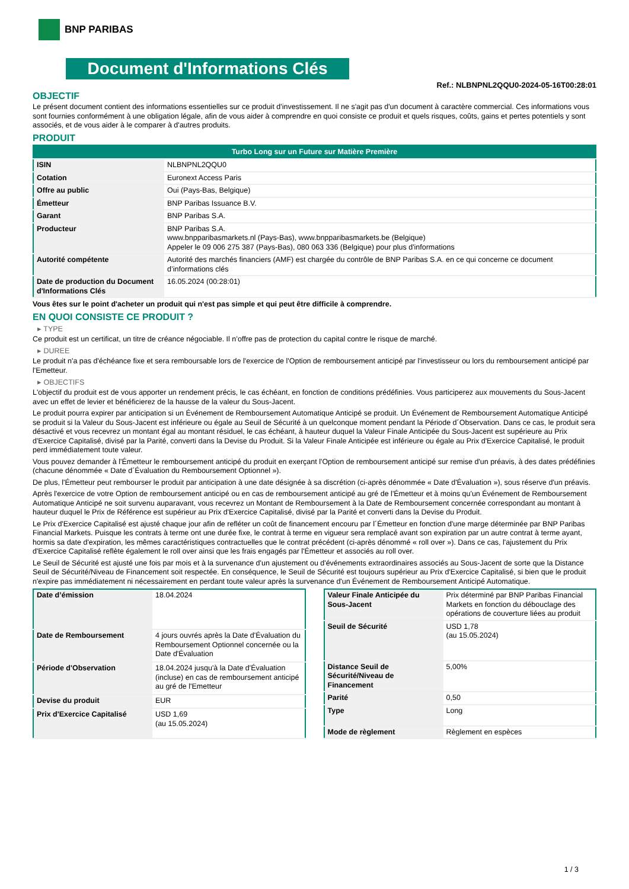BNP PARIBAS
Document d'Informations Clés
Ref.: NLBNPNL2QQU0-2024-05-16T00:28:01
OBJECTIF
Le présent document contient des informations essentielles sur ce produit d'investissement. Il ne s'agit pas d'un document à caractère commercial. Ces informations vous sont fournies conformément à une obligation légale, afin de vous aider à comprendre en quoi consiste ce produit et quels risques, coûts, gains et pertes potentiels y sont associés, et de vous aider à le comparer à d'autres produits.
PRODUIT
| Turbo Long sur un Future sur Matière Première | |
| ISIN | NLBNPNL2QQU0 |
| Cotation | Euronext Access Paris |
| Offre au public | Oui (Pays-Bas, Belgique) |
| Émetteur | BNP Paribas Issuance B.V. |
| Garant | BNP Paribas S.A. |
| Producteur | BNP Paribas S.A. www.bnpparibasmarkets.nl (Pays-Bas), www.bnpparibasmarkets.be (Belgique) Appeler le 09 006 275 387 (Pays-Bas), 080 063 336 (Belgique) pour plus d'informations |
| Autorité compétente | Autorité des marchés financiers (AMF) est chargée du contrôle de BNP Paribas S.A. en ce qui concerne ce document d’informations clés |
| Date de production du Document d'Informations Clés | 16.05.2024 (00:28:01) |
Vous êtes sur le point d'acheter un produit qui n'est pas simple et qui peut être difficile à comprendre.
EN QUOI CONSISTE CE PRODUIT ?
▸ TYPE
Ce produit est un certificat, un titre de créance négociable. Il n’offre pas de protection du capital contre le risque de marché.
▸ DUREE
Le produit n'a pas d'échéance fixe et sera remboursable lors de l'exercice de l'Option de remboursement anticipé par l'investisseur ou lors du remboursement anticipé par l'Emetteur.
▸ OBJECTIFS
L'objectif du produit est de vous apporter un rendement précis, le cas échéant, en fonction de conditions prédéfinies. Vous participerez aux mouvements du Sous-Jacent avec un effet de levier et bénéficierez de la hausse de la valeur du Sous-Jacent.
Le produit pourra expirer par anticipation si un Événement de Remboursement Automatique Anticipé se produit. Un Événement de Remboursement Automatique Anticipé se produit si la Valeur du Sous-Jacent est inférieure ou égale au Seuil de Sécurité à un quelconque moment pendant la Période d´Observation. Dans ce cas, le produit sera désactivé et vous recevrez un montant égal au montant résiduel, le cas échéant, à hauteur duquel la Valeur Finale Anticipée du Sous-Jacent est supérieure au Prix d'Exercice Capitalisé, divisé par la Parité, converti dans la Devise du Produit. Si la Valeur Finale Anticipée est inférieure ou égale au Prix d'Exercice Capitalisé, le produit perd immédiatement toute valeur.
Vous pouvez demander à l'Émetteur le remboursement anticipé du produit en exerçant l'Option de remboursement anticipé sur remise d'un préavis, à des dates prédéfinies (chacune dénommée « Date d´Évaluation du Remboursement Optionnel »).
De plus, l'Émetteur peut rembourser le produit par anticipation à une date désignée à sa discrétion (ci-après dénommée « Date d'Évaluation »), sous réserve d'un préavis.
Après l'exercice de votre Option de remboursement anticipé ou en cas de remboursement anticipé au gré de l'Émetteur et à moins qu'un Événement de Remboursement Automatique Anticipé ne soit survenu auparavant, vous recevrez un Montant de Remboursement à la Date de Remboursement concernée correspondant au montant à hauteur duquel le Prix de Référence est supérieur au Prix d'Exercice Capitalisé, divisé par la Parité et converti dans la Devise du Produit.
Le Prix d'Exercice Capitalisé est ajusté chaque jour afin de refléter un coût de financement encouru par l´Émetteur en fonction d'une marge déterminée par BNP Paribas Financial Markets. Puisque les contrats à terme ont une durée fixe, le contrat à terme en vigueur sera remplacé avant son expiration par un autre contrat à terme ayant, hormis sa date d'expiration, les mêmes caractéristiques contractuelles que le contrat précédent (ci-après dénommé « roll over »). Dans ce cas, l'ajustement du Prix d'Exercice Capitalisé reflète également le roll over ainsi que les frais engagés par l'Émetteur et associés au roll over.
Le Seuil de Sécurité est ajusté une fois par mois et à la survenance d'un ajustement ou d'événements extraordinaires associés au Sous-Jacent de sorte que la Distance Seuil de Sécurité/Niveau de Financement soit respectée. En conséquence, le Seuil de Sécurité est toujours supérieur au Prix d'Exercice Capitalisé, si bien que le produit n'expire pas immédiatement ni nécessairement en perdant toute valeur après la survenance d'un Événement de Remboursement Anticipé Automatique.
| Date d’émission | 18.04.2024 |
| Date de Remboursement | 4 jours ouvrés après la Date d'Évaluation du Remboursement Optionnel concernée ou la Date d'Évaluation |
| Période d'Observation | 18.04.2024 jusqu'à la Date d'Évaluation (incluse) en cas de remboursement anticipé au gré de l'Emetteur |
| Devise du produit | EUR |
| Prix d'Exercice Capitalisé | USD 1,69 (au 15.05.2024) |
| Valeur Finale Anticipée du Sous-Jacent | Prix déterminé par BNP Paribas Financial Markets en fonction du débouclage des opérations de couverture liées au produit |
| Seuil de Sécurité | USD 1,78 (au 15.05.2024) |
| Distance Seuil de Sécurité/Niveau de Financement | 5,00% |
| Parité | 0,50 |
| Type | Long |
| Mode de règlement | Règlement en espèces |
1 / 3